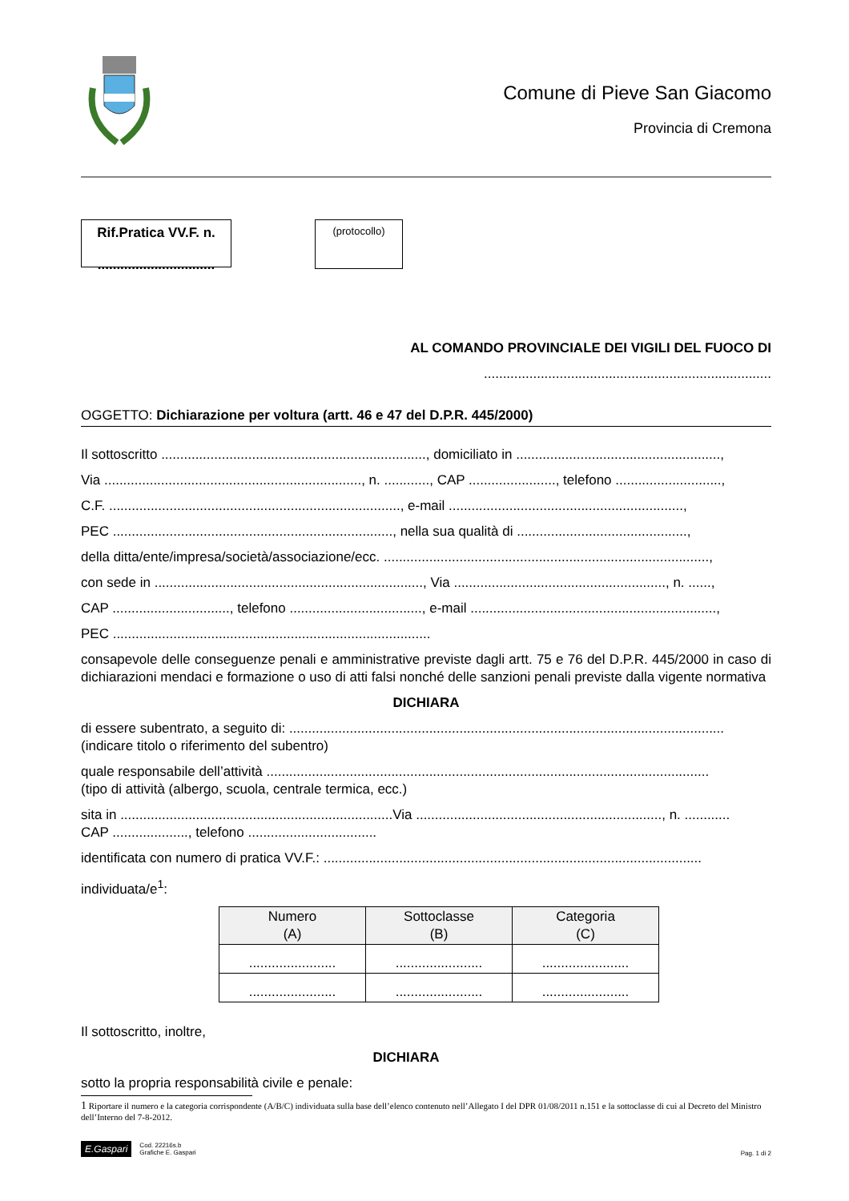Comune di Pieve San Giacomo
Provincia di Cremona
Rif.Pratica VV.F. n.
...............................
(protocollo)
AL COMANDO PROVINCIALE DEI VIGILI DEL FUOCO DI
............................................................................
OGGETTO: Dichiarazione per voltura (artt. 46 e 47 del D.P.R. 445/2000)
Il sottoscritto ......................................................................, domiciliato in ......................................................,
Via ...................................................................., n. ............, CAP ......................., telefono ............................,
C.F. ............................................................................., e-mail ..............................................................,
PEC .........................................................................., nella sua qualità di .............................................,
della ditta/ente/impresa/società/associazione/ecc. ......................................................................................,
con sede in ......................................................................., Via ........................................................, n. ......,
CAP ..............................., telefono ..................................., e-mail .................................................................,
PEC ....................................................................................
consapevole delle conseguenze penali e amministrative previste dagli artt. 75 e 76 del D.P.R. 445/2000 in caso di dichiarazioni mendaci e formazione o uso di atti falsi nonché delle sanzioni penali previste dalla vigente normativa
DICHIARA
di essere subentrato, a seguito di: ...................................................................................................................
(indicare titolo o riferimento del subentro)
quale responsabile dell’attività .....................................................................................................................
(tipo di attività (albergo, scuola, centrale termica, ecc.)
sita in ........................................................................Via ................................................................., n. ............
CAP ...................., telefono ..................................
identificata con numero di pratica VV.F.: ....................................................................................................
individuata/e<sup>1</sup>:
| Numero (A) | Sottoclasse (B) | Categoria (C) |
| --- | --- | --- |
| ....................... | ....................... | ....................... |
| ....................... | ....................... | ....................... |
Il sottoscritto, inoltre,
DICHIARA
sotto la propria responsabilità civile e penale:
1 Riportare il numero e la categoria corrispondente (A/B/C) individuata sulla base dell’elenco contenuto nell’Allegato I del DPR 01/08/2011 n.151 e la sottoclasse di cui al Decreto del Ministro dell’Interno del 7-8-2012.
E.Gaspari Cod. 22216s.b
Grafiche E. Gaspari
Pag. 1 di 2